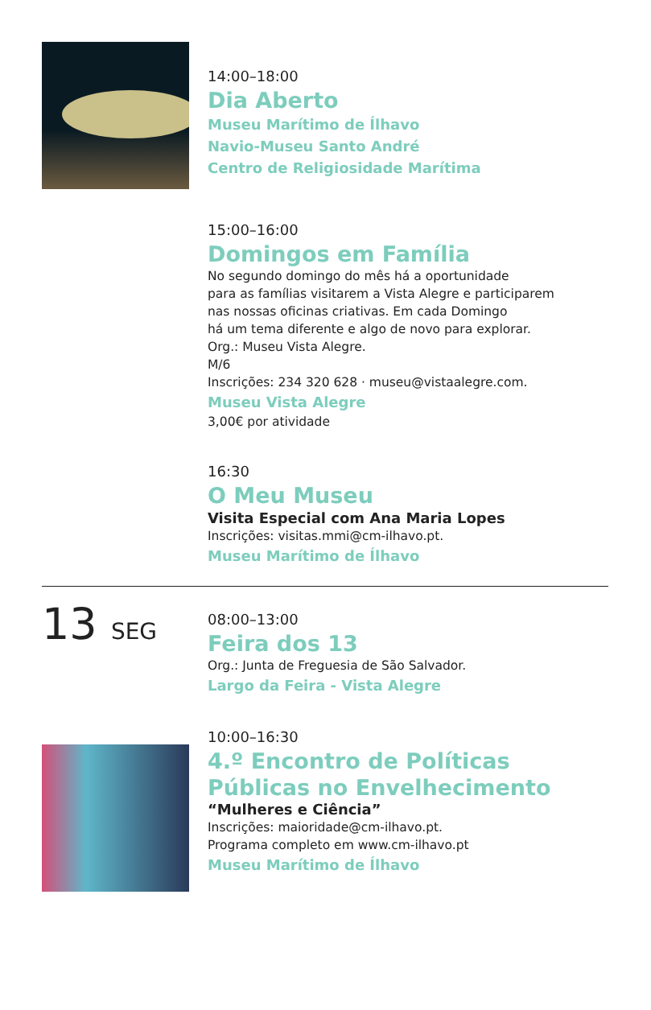14:00–18:00
Dia Aberto
Museu Marítimo de Ílhavo
Navio-Museu Santo André
Centro de Religiosidade Marítima
15:00–16:00
Domingos em Família
No segundo domingo do mês há a oportunidade
para as famílias visitarem a Vista Alegre e participarem
nas nossas oficinas criativas. Em cada Domingo
há um tema diferente e algo de novo para explorar.
Org.: Museu Vista Alegre.
M/6
Inscrições: 234 320 628 · museu@vistaalegre.com.
Museu Vista Alegre
3,00€ por atividade
16:30
O Meu Museu
Visita Especial com Ana Maria Lopes
Inscrições: visitas.mmi@cm-ilhavo.pt.
Museu Marítimo de Ílhavo
13 SEG
08:00–13:00
Feira dos 13
Org.: Junta de Freguesia de São Salvador.
Largo da Feira - Vista Alegre
10:00–16:30
4.º Encontro de Políticas
Públicas no Envelhecimento
“Mulheres e Ciência”
Inscrições: maioridade@cm-ilhavo.pt.
Programa completo em www.cm-ilhavo.pt
Museu Marítimo de Ílhavo